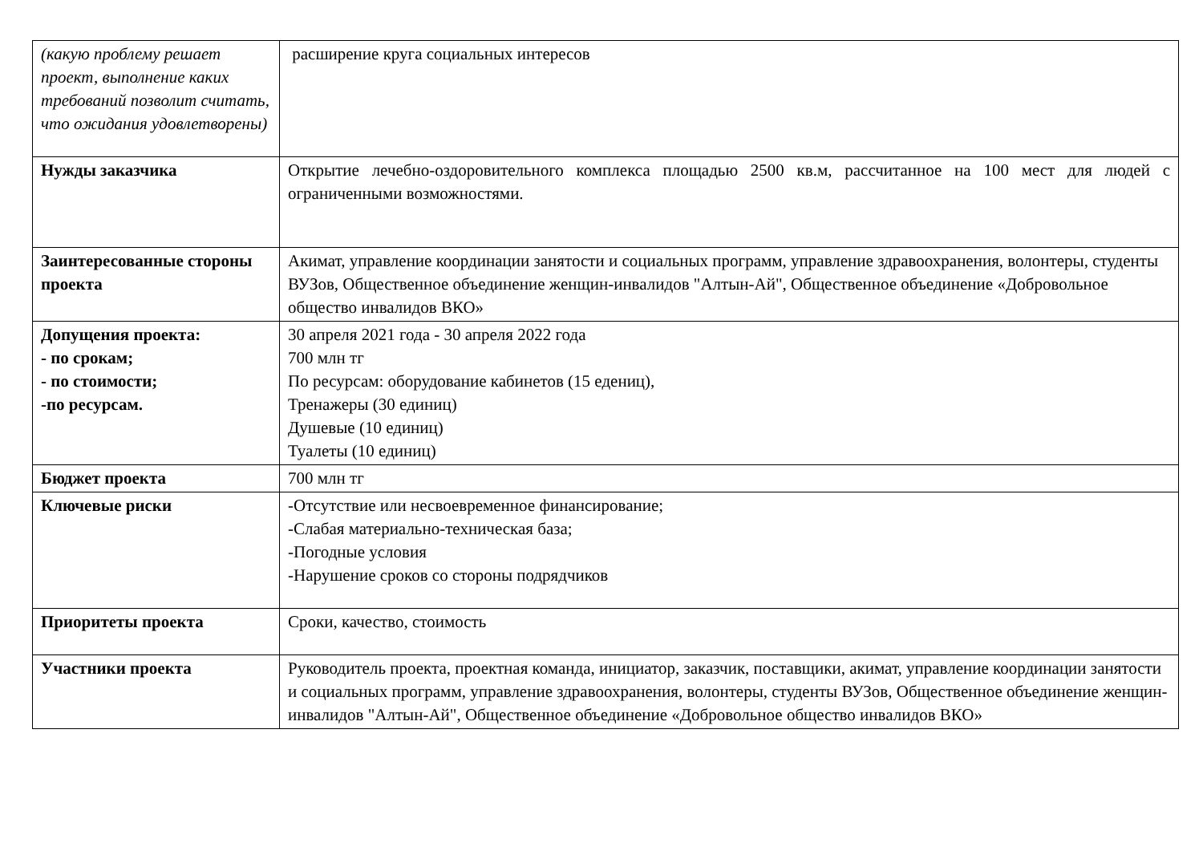| (какую проблему решает проект, выполнение каких требований позволит считать, что ожидания удовлетворены) | расширение круга социальных интересов |
| Нужды заказчика | Открытие лечебно-оздоровительного комплекса площадью 2500 кв.м, рассчитанное на 100 мест для людей с ограниченными возможностями. |
| Заинтересованные стороны проекта | Акимат, управление координации занятости и социальных программ, управление здравоохранения, волонтеры, студенты ВУЗов, Общественное объединение женщин-инвалидов "Алтын-Ай", Общественное объединение «Добровольное общество инвалидов ВКО» |
| Допущения проекта: - по срокам; - по стоимости; -по ресурсам. | 30 апреля 2021 года - 30 апреля 2022 года 700 млн тг По ресурсам: оборудование кабинетов (15 едениц), Тренажеры (30 единиц) Душевые (10 единиц) Туалеты (10 единиц) |
| Бюджет проекта | 700 млн тг |
| Ключевые риски | -Отсутствие или несвоевременное финансирование; -Слабая материально-техническая база; -Погодные условия -Нарушение сроков со стороны подрядчиков |
| Приоритеты проекта | Сроки, качество, стоимость |
| Участники проекта | Руководитель проекта, проектная команда, инициатор, заказчик, поставщики, акимат, управление координации занятости и социальных программ, управление здравоохранения, волонтеры, студенты ВУЗов, Общественное объединение женщин-инвалидов "Алтын-Ай", Общественное объединение «Добровольное общество инвалидов ВКО» |